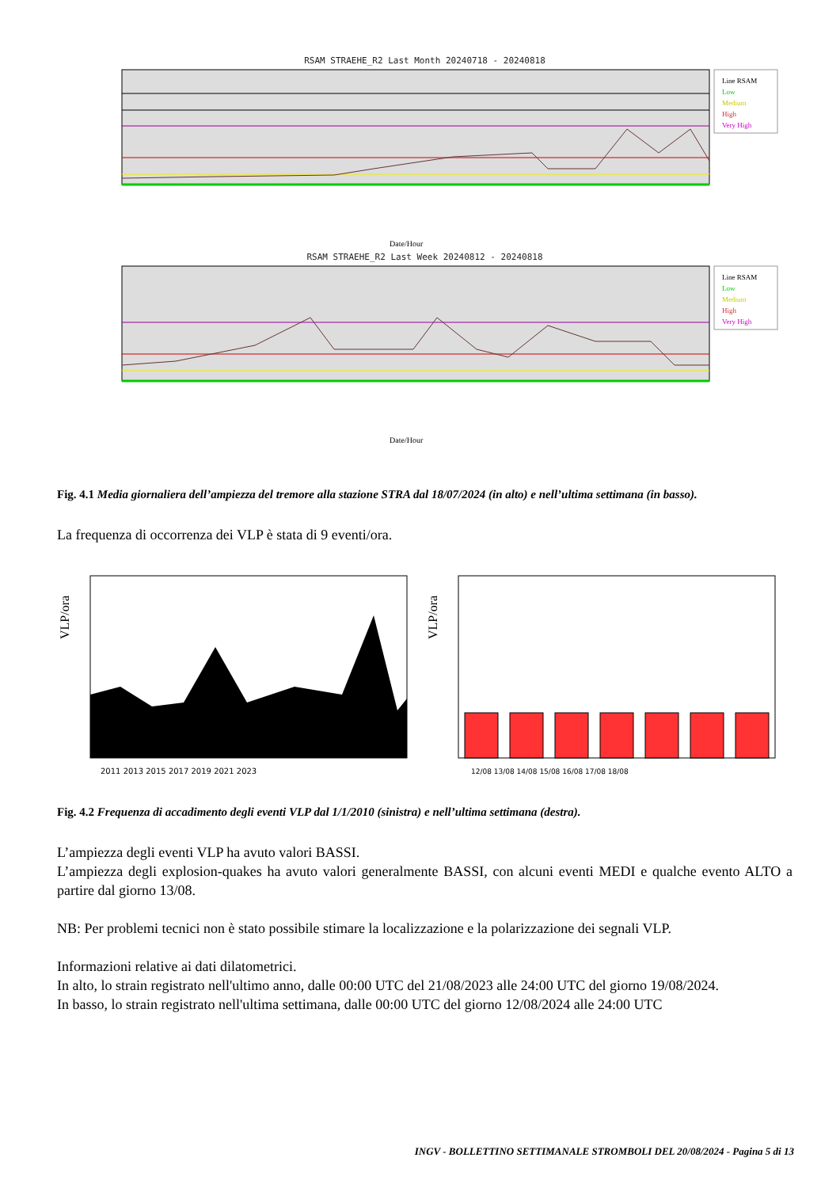RSAM STRAEHE_R2 Last Month 20240718 - 20240818
Line RSAM
Low
Medium
High
Very High
Date/Hour
RSAM STRAEHE_R2 Last Week 20240812 - 20240818
Line RSAM
Low
Medium
High
Very High
Date/Hour
Fig. 4.1 Media giornaliera dell’ampiezza del tremore alla stazione STRA dal 18/07/2024 (in alto) e nell’ultima settimana (in basso).
La frequenza di occorrenza dei VLP è stata di 9 eventi/ora.
VLP/ora
2011 2013 2015 2017 2019 2021 2023
VLP/ora
12/08 13/08 14/08 15/08 16/08 17/08 18/08
Fig. 4.2 Frequenza di accadimento degli eventi VLP dal 1/1/2010 (sinistra) e nell’ultima settimana (destra).
L’ampiezza degli eventi VLP ha avuto valori BASSI.
L’ampiezza degli explosion-quakes ha avuto valori generalmente BASSI, con alcuni eventi MEDI e qualche evento ALTO a partire dal giorno 13/08.
NB: Per problemi tecnici non è stato possibile stimare la localizzazione e la polarizzazione dei segnali VLP.
Informazioni relative ai dati dilatometrici.
In alto, lo strain registrato nell'ultimo anno, dalle 00:00 UTC del 21/08/2023 alle 24:00 UTC del giorno 19/08/2024.
In basso, lo strain registrato nell'ultima settimana, dalle 00:00 UTC del giorno 12/08/2024 alle 24:00 UTC
INGV - BOLLETTINO SETTIMANALE STROMBOLI DEL 20/08/2024 - Pagina 5 di 13